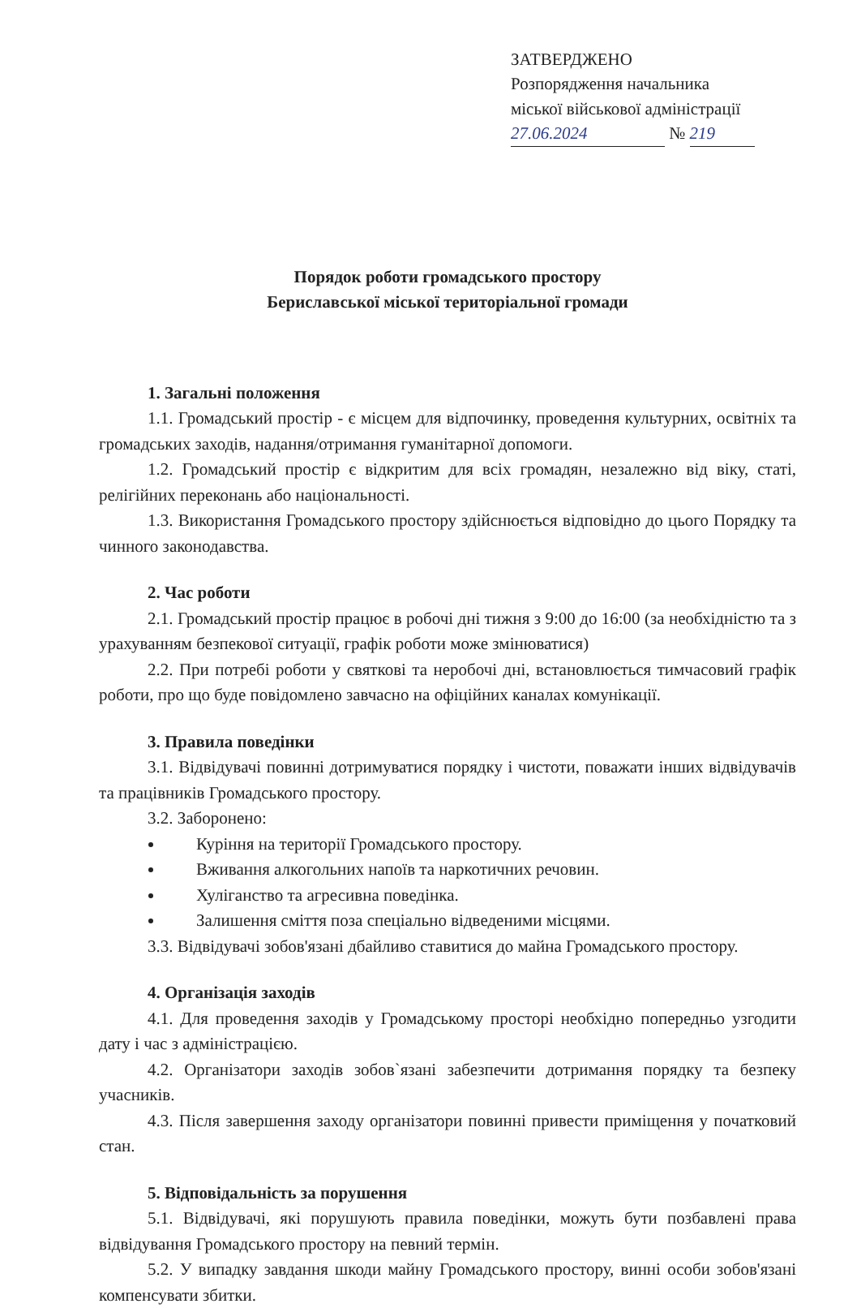ЗАТВЕРДЖЕНО
Розпорядження начальника
міської військової адміністрації
27.06.2024 № 219
Порядок роботи громадського простору
Бериславської міської територіальної громади
1. Загальні положення
1.1. Громадський простір - є місцем для відпочинку, проведення культурних, освітніх та громадських заходів, надання/отримання гуманітарної допомоги.
1.2. Громадський простір є відкритим для всіх громадян, незалежно від віку, статі, релігійних переконань або національності.
1.3. Використання Громадського простору здійснюється відповідно до цього Порядку та чинного законодавства.
2. Час роботи
2.1. Громадський простір працює в робочі дні тижня з 9:00 до 16:00 (за необхідністю та з урахуванням безпекової ситуації, графік роботи може змінюватися)
2.2. При потребі роботи у святкові та неробочі дні, встановлюється тимчасовий графік роботи, про що буде повідомлено завчасно на офіційних каналах комунікації.
3. Правила поведінки
3.1. Відвідувачі повинні дотримуватися порядку і чистоти, поважати інших відвідувачів та працівників Громадського простору.
3.2. Заборонено:
Куріння на території Громадського простору.
Вживання алкогольних напоїв та наркотичних речовин.
Хуліганство та агресивна поведінка.
Залишення сміття поза спеціально відведеними місцями.
3.3. Відвідувачі зобов'язані дбайливо ставитися до майна Громадського простору.
4. Організація заходів
4.1. Для проведення заходів у Громадському просторі необхідно попередньо узгодити дату і час з адміністрацією.
4.2. Організатори заходів зобов`язані забезпечити дотримання порядку та безпеку учасників.
4.3. Після завершення заходу організатори повинні привести приміщення у початковий стан.
5. Відповідальність за порушення
5.1. Відвідувачі, які порушують правила поведінки, можуть бути позбавлені права відвідування Громадського простору на певний термін.
5.2. У випадку завдання шкоди майну Громадського простору, винні особи зобов'язані компенсувати збитки.